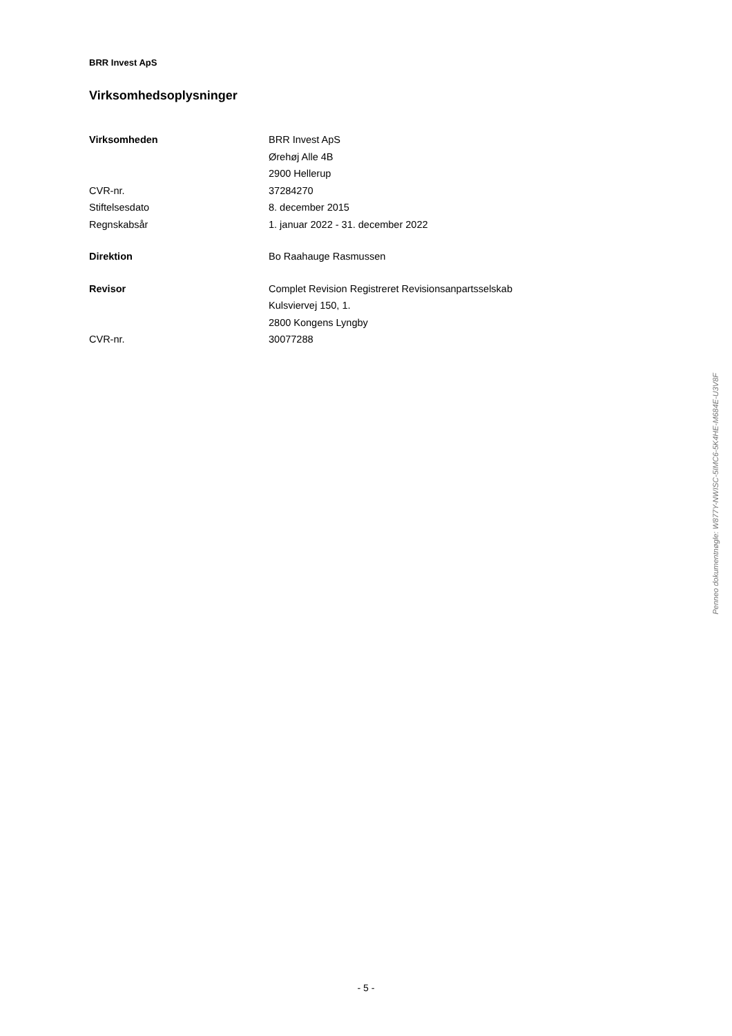BRR Invest ApS
Virksomhedsoplysninger
| Virksomheden | BRR Invest ApS |
| | Ørehøj Alle 4B |
| | 2900 Hellerup |
| CVR-nr. | 37284270 |
| Stiftelsesdato | 8. december 2015 |
| Regnskabsår | 1. januar 2022 - 31. december 2022 |
| Direktion | Bo Raahauge Rasmussen |
| Revisor | Complet Revision Registreret Revisionsanpartsselskab |
| | Kulsviervej 150, 1. |
| | 2800 Kongens Lyngby |
| CVR-nr. | 30077288 |
Penneo dokumentnøgle: W877Y-NWISC-5IMC6-5K4HE-M684E-U3V8F
- 5 -